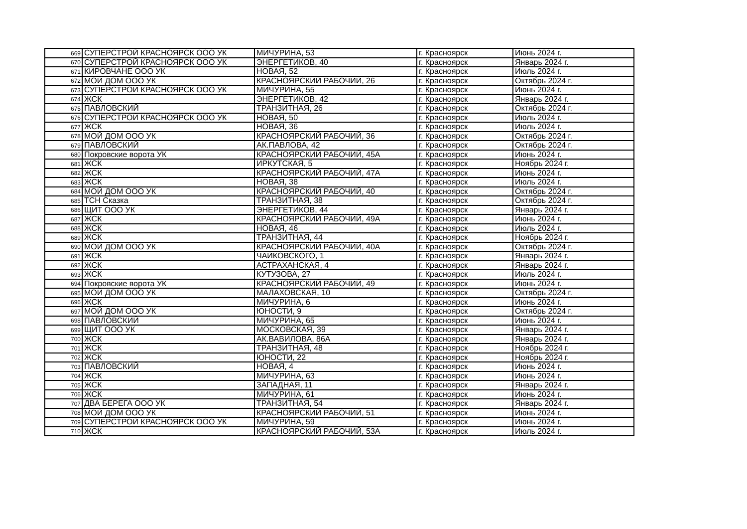| 669 | СУПЕРСТРОЙ КРАСНОЯРСК ООО УК | МИЧУРИНА, 53 | г. Красноярск | Июнь 2024 г. |
| 670 | СУПЕРСТРОЙ КРАСНОЯРСК ООО УК | ЭНЕРГЕТИКОВ, 40 | г. Красноярск | Январь 2024 г. |
| 671 | КИРОВЧАНЕ ООО УК | НОВАЯ, 52 | г. Красноярск | Июль 2024 г. |
| 672 | МОЙ ДОМ ООО УК | КРАСНОЯРСКИЙ РАБОЧИЙ, 26 | г. Красноярск | Октябрь 2024 г. |
| 673 | СУПЕРСТРОЙ КРАСНОЯРСК ООО УК | МИЧУРИНА, 55 | г. Красноярск | Июнь 2024 г. |
| 674 | ЖСК | ЭНЕРГЕТИКОВ, 42 | г. Красноярск | Январь 2024 г. |
| 675 | ПАВЛОВСКИЙ | ТРАНЗИТНАЯ, 26 | г. Красноярск | Октябрь 2024 г. |
| 676 | СУПЕРСТРОЙ КРАСНОЯРСК ООО УК | НОВАЯ, 50 | г. Красноярск | Июль 2024 г. |
| 677 | ЖСК | НОВАЯ, 36 | г. Красноярск | Июль 2024 г. |
| 678 | МОЙ ДОМ ООО УК | КРАСНОЯРСКИЙ РАБОЧИЙ, 36 | г. Красноярск | Октябрь 2024 г. |
| 679 | ПАВЛОВСКИЙ | АК.ПАВЛОВА, 42 | г. Красноярск | Октябрь 2024 г. |
| 680 | Покровские ворота УК | КРАСНОЯРСКИЙ РАБОЧИЙ, 45А | г. Красноярск | Июнь 2024 г. |
| 681 | ЖСК | ИРКУТСКАЯ, 5 | г. Красноярск | Ноябрь 2024 г. |
| 682 | ЖСК | КРАСНОЯРСКИЙ РАБОЧИЙ, 47А | г. Красноярск | Июнь 2024 г. |
| 683 | ЖСК | НОВАЯ, 38 | г. Красноярск | Июль 2024 г. |
| 684 | МОЙ ДОМ ООО УК | КРАСНОЯРСКИЙ РАБОЧИЙ, 40 | г. Красноярск | Октябрь 2024 г. |
| 685 | ТСН Сказка | ТРАНЗИТНАЯ, 38 | г. Красноярск | Октябрь 2024 г. |
| 686 | ЩИТ ООО УК | ЭНЕРГЕТИКОВ, 44 | г. Красноярск | Январь 2024 г. |
| 687 | ЖСК | КРАСНОЯРСКИЙ РАБОЧИЙ, 49А | г. Красноярск | Июнь 2024 г. |
| 688 | ЖСК | НОВАЯ, 46 | г. Красноярск | Июль 2024 г. |
| 689 | ЖСК | ТРАНЗИТНАЯ, 44 | г. Красноярск | Ноябрь 2024 г. |
| 690 | МОЙ ДОМ ООО УК | КРАСНОЯРСКИЙ РАБОЧИЙ, 40А | г. Красноярск | Октябрь 2024 г. |
| 691 | ЖСК | ЧАЙКОВСКОГО, 1 | г. Красноярск | Январь 2024 г. |
| 692 | ЖСК | АСТРАХАНСКАЯ, 4 | г. Красноярск | Январь 2024 г. |
| 693 | ЖСК | КУТУЗОВА, 27 | г. Красноярск | Июль 2024 г. |
| 694 | Покровские ворота УК | КРАСНОЯРСКИЙ РАБОЧИЙ, 49 | г. Красноярск | Июнь 2024 г. |
| 695 | МОЙ ДОМ ООО УК | МАЛАХОВСКАЯ, 10 | г. Красноярск | Октябрь 2024 г. |
| 696 | ЖСК | МИЧУРИНА, 6 | г. Красноярск | Июнь 2024 г. |
| 697 | МОЙ ДОМ ООО УК | ЮНОСТИ, 9 | г. Красноярск | Октябрь 2024 г. |
| 698 | ПАВЛОВСКИЙ | МИЧУРИНА, 65 | г. Красноярск | Июнь 2024 г. |
| 699 | ЩИТ ООО УК | МОСКОВСКАЯ, 39 | г. Красноярск | Январь 2024 г. |
| 700 | ЖСК | АК.ВАВИЛОВА, 86А | г. Красноярск | Январь 2024 г. |
| 701 | ЖСК | ТРАНЗИТНАЯ, 48 | г. Красноярск | Ноябрь 2024 г. |
| 702 | ЖСК | ЮНОСТИ, 22 | г. Красноярск | Ноябрь 2024 г. |
| 703 | ПАВЛОВСКИЙ | НОВАЯ, 4 | г. Красноярск | Июнь 2024 г. |
| 704 | ЖСК | МИЧУРИНА, 63 | г. Красноярск | Июнь 2024 г. |
| 705 | ЖСК | ЗАПАДНАЯ, 11 | г. Красноярск | Январь 2024 г. |
| 706 | ЖСК | МИЧУРИНА, 61 | г. Красноярск | Июнь 2024 г. |
| 707 | ДВА БЕРЕГА ООО УК | ТРАНЗИТНАЯ, 54 | г. Красноярск | Январь 2024 г. |
| 708 | МОЙ ДОМ ООО УК | КРАСНОЯРСКИЙ РАБОЧИЙ, 51 | г. Красноярск | Июнь 2024 г. |
| 709 | СУПЕРСТРОЙ КРАСНОЯРСК ООО УК | МИЧУРИНА, 59 | г. Красноярск | Июнь 2024 г. |
| 710 | ЖСК | КРАСНОЯРСКИЙ РАБОЧИЙ, 53А | г. Красноярск | Июль 2024 г. |